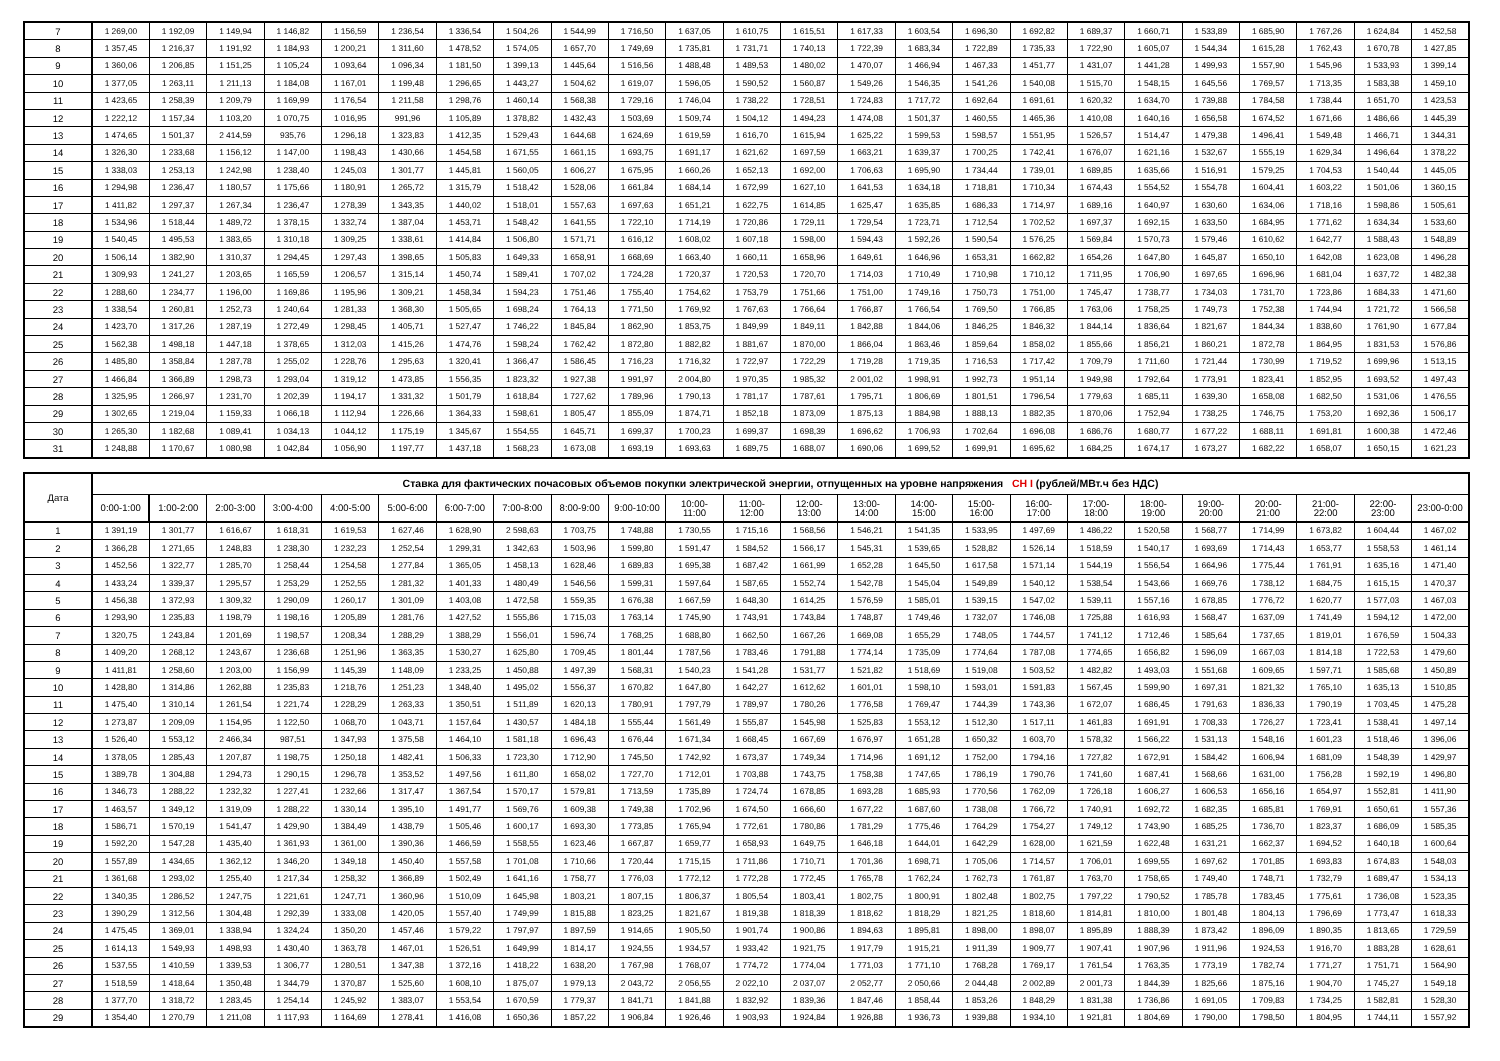| 7 | 1 269,00 | 1 192,09 | 1 149,94 | 1 146,82 | 1 156,59 | 1 236,54 | 1 336,54 | 1 504,26 | 1 544,99 | 1 716,50 | 1 637,05 | 1 610,75 | 1 615,51 | 1 617,33 | 1 603,54 | 1 696,30 | 1 692,82 | 1 689,37 | 1 660,71 | 1 533,89 | 1 685,90 | 1 767,26 | 1 624,84 | 1 452,58 |
| 8 | 1 357,45 | 1 216,37 | 1 191,92 | 1 184,93 | 1 200,21 | 1 311,60 | 1 478,52 | 1 574,05 | 1 657,70 | 1 749,69 | 1 735,81 | 1 731,71 | 1 740,13 | 1 722,39 | 1 683,34 | 1 722,89 | 1 735,33 | 1 722,90 | 1 605,07 | 1 544,34 | 1 615,28 | 1 762,43 | 1 670,78 | 1 427,85 |
| 9 | 1 360,06 | 1 206,85 | 1 151,25 | 1 105,24 | 1 093,64 | 1 096,34 | 1 181,50 | 1 399,13 | 1 445,64 | 1 516,56 | 1 488,48 | 1 489,53 | 1 480,02 | 1 470,07 | 1 466,94 | 1 467,33 | 1 451,77 | 1 431,07 | 1 441,28 | 1 499,93 | 1 557,90 | 1 545,96 | 1 533,93 | 1 399,14 |
| 10 | 1 377,05 | 1 263,11 | 1 211,13 | 1 184,08 | 1 167,01 | 1 199,48 | 1 296,65 | 1 443,27 | 1 504,62 | 1 619,07 | 1 596,05 | 1 590,52 | 1 560,87 | 1 549,26 | 1 546,35 | 1 541,26 | 1 540,08 | 1 515,70 | 1 548,15 | 1 645,56 | 1 769,57 | 1 713,35 | 1 583,38 | 1 459,10 |
| 11 | 1 423,65 | 1 258,39 | 1 209,79 | 1 169,99 | 1 176,54 | 1 211,58 | 1 298,76 | 1 460,14 | 1 568,38 | 1 729,16 | 1 746,04 | 1 738,22 | 1 728,51 | 1 724,83 | 1 717,72 | 1 692,64 | 1 691,61 | 1 620,32 | 1 634,70 | 1 739,88 | 1 784,58 | 1 738,44 | 1 651,70 | 1 423,53 |
| 12 | 1 222,12 | 1 157,34 | 1 103,20 | 1 070,75 | 1 016,95 | 991,96 | 1 105,89 | 1 378,82 | 1 432,43 | 1 503,69 | 1 509,74 | 1 504,12 | 1 494,23 | 1 474,08 | 1 501,37 | 1 460,55 | 1 465,36 | 1 410,08 | 1 640,16 | 1 656,58 | 1 674,52 | 1 671,66 | 1 486,66 | 1 445,39 |
| 13 | 1 474,65 | 1 501,37 | 2 414,59 | 935,76 | 1 296,18 | 1 323,83 | 1 412,35 | 1 529,43 | 1 644,68 | 1 624,69 | 1 619,59 | 1 616,70 | 1 615,94 | 1 625,22 | 1 599,53 | 1 598,57 | 1 551,95 | 1 526,57 | 1 514,47 | 1 479,38 | 1 496,41 | 1 549,48 | 1 466,71 | 1 344,31 |
| 14 | 1 326,30 | 1 233,68 | 1 156,12 | 1 147,00 | 1 198,43 | 1 430,66 | 1 454,58 | 1 671,55 | 1 661,15 | 1 693,75 | 1 691,17 | 1 621,62 | 1 697,59 | 1 663,21 | 1 639,37 | 1 700,25 | 1 742,41 | 1 676,07 | 1 621,16 | 1 532,67 | 1 555,19 | 1 629,34 | 1 496,64 | 1 378,22 |
| 15 | 1 338,03 | 1 253,13 | 1 242,98 | 1 238,40 | 1 245,03 | 1 301,77 | 1 445,81 | 1 560,05 | 1 606,27 | 1 675,95 | 1 660,26 | 1 652,13 | 1 692,00 | 1 706,63 | 1 695,90 | 1 734,44 | 1 739,01 | 1 689,85 | 1 635,66 | 1 516,91 | 1 579,25 | 1 704,53 | 1 540,44 | 1 445,05 |
| 16 | 1 294,98 | 1 236,47 | 1 180,57 | 1 175,66 | 1 180,91 | 1 265,72 | 1 315,79 | 1 518,42 | 1 528,06 | 1 661,84 | 1 684,14 | 1 672,99 | 1 627,10 | 1 641,53 | 1 634,18 | 1 718,81 | 1 710,34 | 1 674,43 | 1 554,52 | 1 554,78 | 1 604,41 | 1 603,22 | 1 501,06 | 1 360,15 |
| 17 | 1 411,82 | 1 297,37 | 1 267,34 | 1 236,47 | 1 278,39 | 1 343,35 | 1 440,02 | 1 518,01 | 1 557,63 | 1 697,63 | 1 651,21 | 1 622,75 | 1 614,85 | 1 625,47 | 1 635,85 | 1 686,33 | 1 714,97 | 1 689,16 | 1 640,97 | 1 630,60 | 1 634,06 | 1 718,16 | 1 598,86 | 1 505,61 |
| 18 | 1 534,96 | 1 518,44 | 1 489,72 | 1 378,15 | 1 332,74 | 1 387,04 | 1 453,71 | 1 548,42 | 1 641,55 | 1 722,10 | 1 714,19 | 1 720,86 | 1 729,11 | 1 729,54 | 1 723,71 | 1 712,54 | 1 702,52 | 1 697,37 | 1 692,15 | 1 633,50 | 1 684,95 | 1 771,62 | 1 634,34 | 1 533,60 |
| 19 | 1 540,45 | 1 495,53 | 1 383,65 | 1 310,18 | 1 309,25 | 1 338,61 | 1 414,84 | 1 506,80 | 1 571,71 | 1 616,12 | 1 608,02 | 1 607,18 | 1 598,00 | 1 594,43 | 1 592,26 | 1 590,54 | 1 576,25 | 1 569,84 | 1 570,73 | 1 579,46 | 1 610,62 | 1 642,77 | 1 588,43 | 1 548,89 |
| 20 | 1 506,14 | 1 382,90 | 1 310,37 | 1 294,45 | 1 297,43 | 1 398,65 | 1 505,83 | 1 649,33 | 1 658,91 | 1 668,69 | 1 663,40 | 1 660,11 | 1 658,96 | 1 649,61 | 1 646,96 | 1 653,31 | 1 662,82 | 1 654,26 | 1 647,80 | 1 645,87 | 1 650,10 | 1 642,08 | 1 623,08 | 1 496,28 |
| 21 | 1 309,93 | 1 241,27 | 1 203,65 | 1 165,59 | 1 206,57 | 1 315,14 | 1 450,74 | 1 589,41 | 1 707,02 | 1 724,28 | 1 720,37 | 1 720,53 | 1 720,70 | 1 714,03 | 1 710,49 | 1 710,98 | 1 710,12 | 1 711,95 | 1 706,90 | 1 697,65 | 1 696,96 | 1 681,04 | 1 637,72 | 1 482,38 |
| 22 | 1 288,60 | 1 234,77 | 1 196,00 | 1 169,86 | 1 195,96 | 1 309,21 | 1 458,34 | 1 594,23 | 1 751,46 | 1 755,40 | 1 754,62 | 1 753,79 | 1 751,66 | 1 751,00 | 1 749,16 | 1 750,73 | 1 751,00 | 1 745,47 | 1 738,77 | 1 734,03 | 1 731,70 | 1 723,86 | 1 684,33 | 1 471,60 |
| 23 | 1 338,54 | 1 260,81 | 1 252,73 | 1 240,64 | 1 281,33 | 1 368,30 | 1 505,65 | 1 698,24 | 1 764,13 | 1 771,50 | 1 769,92 | 1 767,63 | 1 766,64 | 1 766,87 | 1 766,54 | 1 769,50 | 1 766,85 | 1 763,06 | 1 758,25 | 1 749,73 | 1 752,38 | 1 744,94 | 1 721,72 | 1 566,58 |
| 24 | 1 423,70 | 1 317,26 | 1 287,19 | 1 272,49 | 1 298,45 | 1 405,71 | 1 527,47 | 1 746,22 | 1 845,84 | 1 862,90 | 1 853,75 | 1 849,99 | 1 849,11 | 1 842,88 | 1 844,06 | 1 846,25 | 1 846,32 | 1 844,14 | 1 836,64 | 1 821,67 | 1 844,34 | 1 838,60 | 1 761,90 | 1 677,84 |
| 25 | 1 562,38 | 1 498,18 | 1 447,18 | 1 378,65 | 1 312,03 | 1 415,26 | 1 474,76 | 1 598,24 | 1 762,42 | 1 872,80 | 1 882,82 | 1 881,67 | 1 870,00 | 1 866,04 | 1 863,46 | 1 859,64 | 1 858,02 | 1 855,66 | 1 856,21 | 1 860,21 | 1 872,78 | 1 864,95 | 1 831,53 | 1 576,86 |
| 26 | 1 485,80 | 1 358,84 | 1 287,78 | 1 255,02 | 1 228,76 | 1 295,63 | 1 320,41 | 1 366,47 | 1 586,45 | 1 716,23 | 1 716,32 | 1 722,97 | 1 722,29 | 1 719,28 | 1 719,35 | 1 716,53 | 1 717,42 | 1 709,79 | 1 711,60 | 1 721,44 | 1 730,99 | 1 719,52 | 1 699,96 | 1 513,15 |
| 27 | 1 466,84 | 1 366,89 | 1 298,73 | 1 293,04 | 1 319,12 | 1 473,85 | 1 556,35 | 1 823,32 | 1 927,38 | 1 991,97 | 2 004,80 | 1 970,35 | 1 985,32 | 2 001,02 | 1 998,91 | 1 992,73 | 1 951,14 | 1 949,98 | 1 792,64 | 1 773,91 | 1 823,41 | 1 852,95 | 1 693,52 | 1 497,43 |
| 28 | 1 325,95 | 1 266,97 | 1 231,70 | 1 202,39 | 1 194,17 | 1 331,32 | 1 501,79 | 1 618,84 | 1 727,62 | 1 789,96 | 1 790,13 | 1 781,17 | 1 787,61 | 1 795,71 | 1 806,69 | 1 801,51 | 1 796,54 | 1 779,63 | 1 685,11 | 1 639,30 | 1 658,08 | 1 682,50 | 1 531,06 | 1 476,55 |
| 29 | 1 302,65 | 1 219,04 | 1 159,33 | 1 066,18 | 1 112,94 | 1 226,66 | 1 364,33 | 1 598,61 | 1 805,47 | 1 855,09 | 1 874,71 | 1 852,18 | 1 873,09 | 1 875,13 | 1 884,98 | 1 888,13 | 1 882,35 | 1 870,06 | 1 752,94 | 1 738,25 | 1 746,75 | 1 753,20 | 1 692,36 | 1 506,17 |
| 30 | 1 265,30 | 1 182,68 | 1 089,41 | 1 034,13 | 1 044,12 | 1 175,19 | 1 345,67 | 1 554,55 | 1 645,71 | 1 699,37 | 1 700,23 | 1 699,37 | 1 698,39 | 1 696,62 | 1 706,93 | 1 702,64 | 1 696,08 | 1 686,76 | 1 680,77 | 1 677,22 | 1 688,11 | 1 691,81 | 1 600,38 | 1 472,46 |
| 31 | 1 248,88 | 1 170,67 | 1 080,98 | 1 042,84 | 1 056,90 | 1 197,77 | 1 437,18 | 1 568,23 | 1 673,08 | 1 693,19 | 1 693,63 | 1 689,75 | 1 688,07 | 1 690,06 | 1 699,52 | 1 699,91 | 1 695,62 | 1 684,25 | 1 674,17 | 1 673,27 | 1 682,22 | 1 658,07 | 1 650,15 | 1 621,23 |
| Дата | Ставка для фактических почасовых объемов покупки электрической энергии, отпущенных на уровне напряжения СН I (рублей/МВт.ч без НДС) | | | | | | | | | | | | | | | | | | | | | | | |
| --- | --- | --- | --- | --- | --- | --- | --- | --- | --- | --- | --- | --- | --- | --- | --- | --- | --- | --- | --- | --- | --- | --- | --- | --- |
| | 0:00-1:00 | 1:00-2:00 | 2:00-3:00 | 3:00-4:00 | 4:00-5:00 | 5:00-6:00 | 6:00-7:00 | 7:00-8:00 | 8:00-9:00 | 9:00-10:00 | 10:00- 11:00 | 11:00- 12:00 | 12:00- 13:00 | 13:00- 14:00 | 14:00- 15:00 | 15:00- 16:00 | 16:00- 17:00 | 17:00- 18:00 | 18:00- 19:00 | 19:00- 20:00 | 20:00- 21:00 | 21:00- 22:00 | 22:00- 23:00 | 23:00-0:00 |
| 1 | 1 391,19 | 1 301,77 | 1 616,67 | 1 618,31 | 1 619,53 | 1 627,46 | 1 628,90 | 2 598,63 | 1 703,75 | 1 748,88 | 1 730,55 | 1 715,16 | 1 568,56 | 1 546,21 | 1 541,35 | 1 533,95 | 1 497,69 | 1 486,22 | 1 520,58 | 1 568,77 | 1 714,99 | 1 673,82 | 1 604,44 | 1 467,02 |
| 2 | 1 366,28 | 1 271,65 | 1 248,83 | 1 238,30 | 1 232,23 | 1 252,54 | 1 299,31 | 1 342,63 | 1 503,96 | 1 599,80 | 1 591,47 | 1 584,52 | 1 566,17 | 1 545,31 | 1 539,65 | 1 528,82 | 1 526,14 | 1 518,59 | 1 540,17 | 1 693,69 | 1 714,43 | 1 653,77 | 1 558,53 | 1 461,14 |
| 3 | 1 452,56 | 1 322,77 | 1 285,70 | 1 258,44 | 1 254,58 | 1 277,84 | 1 365,05 | 1 458,13 | 1 628,46 | 1 689,83 | 1 695,38 | 1 687,42 | 1 661,99 | 1 652,28 | 1 645,50 | 1 617,58 | 1 571,14 | 1 544,19 | 1 556,54 | 1 664,96 | 1 775,44 | 1 761,91 | 1 635,16 | 1 471,40 |
| 4 | 1 433,24 | 1 339,37 | 1 295,57 | 1 253,29 | 1 252,55 | 1 281,32 | 1 401,33 | 1 480,49 | 1 546,56 | 1 599,31 | 1 597,64 | 1 587,65 | 1 552,74 | 1 542,78 | 1 545,04 | 1 549,89 | 1 540,12 | 1 538,54 | 1 543,66 | 1 669,76 | 1 738,12 | 1 684,75 | 1 615,15 | 1 470,37 |
| 5 | 1 456,38 | 1 372,93 | 1 309,32 | 1 290,09 | 1 260,17 | 1 301,09 | 1 403,08 | 1 472,58 | 1 559,35 | 1 676,38 | 1 667,59 | 1 648,30 | 1 614,25 | 1 576,59 | 1 585,01 | 1 539,15 | 1 547,02 | 1 539,11 | 1 557,16 | 1 678,85 | 1 776,72 | 1 620,77 | 1 577,03 | 1 467,03 |
| 6 | 1 293,90 | 1 235,83 | 1 198,79 | 1 198,16 | 1 205,89 | 1 281,76 | 1 427,52 | 1 555,86 | 1 715,03 | 1 763,14 | 1 745,90 | 1 743,91 | 1 743,84 | 1 748,87 | 1 749,46 | 1 732,07 | 1 746,08 | 1 725,88 | 1 616,93 | 1 568,47 | 1 637,09 | 1 741,49 | 1 594,12 | 1 472,00 |
| 7 | 1 320,75 | 1 243,84 | 1 201,69 | 1 198,57 | 1 208,34 | 1 288,29 | 1 388,29 | 1 556,01 | 1 596,74 | 1 768,25 | 1 688,80 | 1 662,50 | 1 667,26 | 1 669,08 | 1 655,29 | 1 748,05 | 1 744,57 | 1 741,12 | 1 712,46 | 1 585,64 | 1 737,65 | 1 819,01 | 1 676,59 | 1 504,33 |
| 8 | 1 409,20 | 1 268,12 | 1 243,67 | 1 236,68 | 1 251,96 | 1 363,35 | 1 530,27 | 1 625,80 | 1 709,45 | 1 801,44 | 1 787,56 | 1 783,46 | 1 791,88 | 1 774,14 | 1 735,09 | 1 774,64 | 1 787,08 | 1 774,65 | 1 656,82 | 1 596,09 | 1 667,03 | 1 814,18 | 1 722,53 | 1 479,60 |
| 9 | 1 411,81 | 1 258,60 | 1 203,00 | 1 156,99 | 1 145,39 | 1 148,09 | 1 233,25 | 1 450,88 | 1 497,39 | 1 568,31 | 1 540,23 | 1 541,28 | 1 531,77 | 1 521,82 | 1 518,69 | 1 519,08 | 1 503,52 | 1 482,82 | 1 493,03 | 1 551,68 | 1 609,65 | 1 597,71 | 1 585,68 | 1 450,89 |
| 10 | 1 428,80 | 1 314,86 | 1 262,88 | 1 235,83 | 1 218,76 | 1 251,23 | 1 348,40 | 1 495,02 | 1 556,37 | 1 670,82 | 1 647,80 | 1 642,27 | 1 612,62 | 1 601,01 | 1 598,10 | 1 593,01 | 1 591,83 | 1 567,45 | 1 599,90 | 1 697,31 | 1 821,32 | 1 765,10 | 1 635,13 | 1 510,85 |
| 11 | 1 475,40 | 1 310,14 | 1 261,54 | 1 221,74 | 1 228,29 | 1 263,33 | 1 350,51 | 1 511,89 | 1 620,13 | 1 780,91 | 1 797,79 | 1 789,97 | 1 780,26 | 1 776,58 | 1 769,47 | 1 744,39 | 1 743,36 | 1 672,07 | 1 686,45 | 1 791,63 | 1 836,33 | 1 790,19 | 1 703,45 | 1 475,28 |
| 12 | 1 273,87 | 1 209,09 | 1 154,95 | 1 122,50 | 1 068,70 | 1 043,71 | 1 157,64 | 1 430,57 | 1 484,18 | 1 555,44 | 1 561,49 | 1 555,87 | 1 545,98 | 1 525,83 | 1 553,12 | 1 512,30 | 1 517,11 | 1 461,83 | 1 691,91 | 1 708,33 | 1 726,27 | 1 723,41 | 1 538,41 | 1 497,14 |
| 13 | 1 526,40 | 1 553,12 | 2 466,34 | 987,51 | 1 347,93 | 1 375,58 | 1 464,10 | 1 581,18 | 1 696,43 | 1 676,44 | 1 671,34 | 1 668,45 | 1 667,69 | 1 676,97 | 1 651,28 | 1 650,32 | 1 603,70 | 1 578,32 | 1 566,22 | 1 531,13 | 1 548,16 | 1 601,23 | 1 518,46 | 1 396,06 |
| 14 | 1 378,05 | 1 285,43 | 1 207,87 | 1 198,75 | 1 250,18 | 1 482,41 | 1 506,33 | 1 723,30 | 1 712,90 | 1 745,50 | 1 742,92 | 1 673,37 | 1 749,34 | 1 714,96 | 1 691,12 | 1 752,00 | 1 794,16 | 1 727,82 | 1 672,91 | 1 584,42 | 1 606,94 | 1 681,09 | 1 548,39 | 1 429,97 |
| 15 | 1 389,78 | 1 304,88 | 1 294,73 | 1 290,15 | 1 296,78 | 1 353,52 | 1 497,56 | 1 611,80 | 1 658,02 | 1 727,70 | 1 712,01 | 1 703,88 | 1 743,75 | 1 758,38 | 1 747,65 | 1 786,19 | 1 790,76 | 1 741,60 | 1 687,41 | 1 568,66 | 1 631,00 | 1 756,28 | 1 592,19 | 1 496,80 |
| 16 | 1 346,73 | 1 288,22 | 1 232,32 | 1 227,41 | 1 232,66 | 1 317,47 | 1 367,54 | 1 570,17 | 1 579,81 | 1 713,59 | 1 735,89 | 1 724,74 | 1 678,85 | 1 693,28 | 1 685,93 | 1 770,56 | 1 762,09 | 1 726,18 | 1 606,27 | 1 606,53 | 1 656,16 | 1 654,97 | 1 552,81 | 1 411,90 |
| 17 | 1 463,57 | 1 349,12 | 1 319,09 | 1 288,22 | 1 330,14 | 1 395,10 | 1 491,77 | 1 569,76 | 1 609,38 | 1 749,38 | 1 702,96 | 1 674,50 | 1 666,60 | 1 677,22 | 1 687,60 | 1 738,08 | 1 766,72 | 1 740,91 | 1 692,72 | 1 682,35 | 1 685,81 | 1 769,91 | 1 650,61 | 1 557,36 |
| 18 | 1 586,71 | 1 570,19 | 1 541,47 | 1 429,90 | 1 384,49 | 1 438,79 | 1 505,46 | 1 600,17 | 1 693,30 | 1 773,85 | 1 765,94 | 1 772,61 | 1 780,86 | 1 781,29 | 1 775,46 | 1 764,29 | 1 754,27 | 1 749,12 | 1 743,90 | 1 685,25 | 1 736,70 | 1 823,37 | 1 686,09 | 1 585,35 |
| 19 | 1 592,20 | 1 547,28 | 1 435,40 | 1 361,93 | 1 361,00 | 1 390,36 | 1 466,59 | 1 558,55 | 1 623,46 | 1 667,87 | 1 659,77 | 1 658,93 | 1 649,75 | 1 646,18 | 1 644,01 | 1 642,29 | 1 628,00 | 1 621,59 | 1 622,48 | 1 631,21 | 1 662,37 | 1 694,52 | 1 640,18 | 1 600,64 |
| 20 | 1 557,89 | 1 434,65 | 1 362,12 | 1 346,20 | 1 349,18 | 1 450,40 | 1 557,58 | 1 701,08 | 1 710,66 | 1 720,44 | 1 715,15 | 1 711,86 | 1 710,71 | 1 701,36 | 1 698,71 | 1 705,06 | 1 714,57 | 1 706,01 | 1 699,55 | 1 697,62 | 1 701,85 | 1 693,83 | 1 674,83 | 1 548,03 |
| 21 | 1 361,68 | 1 293,02 | 1 255,40 | 1 217,34 | 1 258,32 | 1 366,89 | 1 502,49 | 1 641,16 | 1 758,77 | 1 776,03 | 1 772,12 | 1 772,28 | 1 772,45 | 1 765,78 | 1 762,24 | 1 762,73 | 1 761,87 | 1 763,70 | 1 758,65 | 1 749,40 | 1 748,71 | 1 732,79 | 1 689,47 | 1 534,13 |
| 22 | 1 340,35 | 1 286,52 | 1 247,75 | 1 221,61 | 1 247,71 | 1 360,96 | 1 510,09 | 1 645,98 | 1 803,21 | 1 807,15 | 1 806,37 | 1 805,54 | 1 803,41 | 1 802,75 | 1 800,91 | 1 802,48 | 1 802,75 | 1 797,22 | 1 790,52 | 1 785,78 | 1 783,45 | 1 775,61 | 1 736,08 | 1 523,35 |
| 23 | 1 390,29 | 1 312,56 | 1 304,48 | 1 292,39 | 1 333,08 | 1 420,05 | 1 557,40 | 1 749,99 | 1 815,88 | 1 823,25 | 1 821,67 | 1 819,38 | 1 818,39 | 1 818,62 | 1 818,29 | 1 821,25 | 1 818,60 | 1 814,81 | 1 810,00 | 1 801,48 | 1 804,13 | 1 796,69 | 1 773,47 | 1 618,33 |
| 24 | 1 475,45 | 1 369,01 | 1 338,94 | 1 324,24 | 1 350,20 | 1 457,46 | 1 579,22 | 1 797,97 | 1 897,59 | 1 914,65 | 1 905,50 | 1 901,74 | 1 900,86 | 1 894,63 | 1 895,81 | 1 898,00 | 1 898,07 | 1 895,89 | 1 888,39 | 1 873,42 | 1 896,09 | 1 890,35 | 1 813,65 | 1 729,59 |
| 25 | 1 614,13 | 1 549,93 | 1 498,93 | 1 430,40 | 1 363,78 | 1 467,01 | 1 526,51 | 1 649,99 | 1 814,17 | 1 924,55 | 1 934,57 | 1 933,42 | 1 921,75 | 1 917,79 | 1 915,21 | 1 911,39 | 1 909,77 | 1 907,41 | 1 907,96 | 1 911,96 | 1 924,53 | 1 916,70 | 1 883,28 | 1 628,61 |
| 26 | 1 537,55 | 1 410,59 | 1 339,53 | 1 306,77 | 1 280,51 | 1 347,38 | 1 372,16 | 1 418,22 | 1 638,20 | 1 767,98 | 1 768,07 | 1 774,72 | 1 774,04 | 1 771,03 | 1 771,10 | 1 768,28 | 1 769,17 | 1 761,54 | 1 763,35 | 1 773,19 | 1 782,74 | 1 771,27 | 1 751,71 | 1 564,90 |
| 27 | 1 518,59 | 1 418,64 | 1 350,48 | 1 344,79 | 1 370,87 | 1 525,60 | 1 608,10 | 1 875,07 | 1 979,13 | 2 043,72 | 2 056,55 | 2 022,10 | 2 037,07 | 2 052,77 | 2 050,66 | 2 044,48 | 2 002,89 | 2 001,73 | 1 844,39 | 1 825,66 | 1 875,16 | 1 904,70 | 1 745,27 | 1 549,18 |
| 28 | 1 377,70 | 1 318,72 | 1 283,45 | 1 254,14 | 1 245,92 | 1 383,07 | 1 553,54 | 1 670,59 | 1 779,37 | 1 841,71 | 1 841,88 | 1 832,92 | 1 839,36 | 1 847,46 | 1 858,44 | 1 853,26 | 1 848,29 | 1 831,38 | 1 736,86 | 1 691,05 | 1 709,83 | 1 734,25 | 1 582,81 | 1 528,30 |
| 29 | 1 354,40 | 1 270,79 | 1 211,08 | 1 117,93 | 1 164,69 | 1 278,41 | 1 416,08 | 1 650,36 | 1 857,22 | 1 906,84 | 1 926,46 | 1 903,93 | 1 924,84 | 1 926,88 | 1 936,73 | 1 939,88 | 1 934,10 | 1 921,81 | 1 804,69 | 1 790,00 | 1 798,50 | 1 804,95 | 1 744,11 | 1 557,92 |